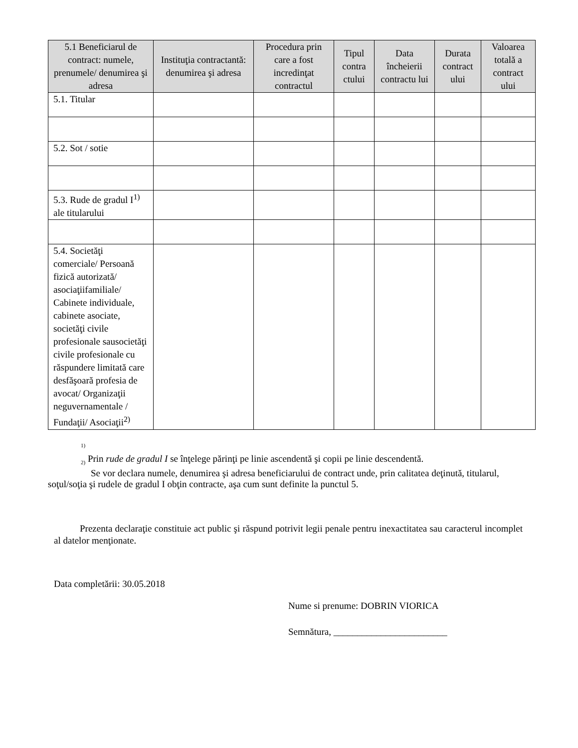| 5.1 Beneficiarul de contract: numele, prenumele/ denumirea şi adresa | Instituţia contractantă: denumirea şi adresa | Procedura prin care a fost incredinţat contractul | Tipul contra ctului | Data încheierii contractu lui | Durata contract ului | Valoarea totală a contract ului |
| --- | --- | --- | --- | --- | --- | --- |
| 5.1. Titular | | | | | | |
| 5.2. Sot / sotie | | | | | | |
| 5.3. Rude de gradul I<sup>1)</sup> ale titularului | | | | | | |
| 5.4. Societăţi comerciale/ Persoană fizică autorizată/ asociaţiifamiliale/ Cabinete individuale, cabinete asociate, societăţi civile profesionale sausocietăţi civile profesionale cu răspundere limitată care desfăşoară profesia de avocat/ Organizaţii neguvernamentale / Fundaţii/ Asociaţii<sup>2)</sup> | | | | | | |
<sup>1)</sup>
<sub>2)</sub> Prin rude de gradul I se înţelege părinţi pe linie ascendentă şi copii pe linie descendentă.
Se vor declara numele, denumirea şi adresa beneficiarului de contract unde, prin calitatea deţinută, titularul, soţul/soţia şi rudele de gradul I obţin contracte, aşa cum sunt definite la punctul 5.
Prezenta declaraţie constituie act public şi răspund potrivit legii penale pentru inexactitatea sau caracterul incomplet al datelor menţionate.
Data completării: 30.05.2018
Nume si prenume: DOBRIN VIORICA
Semnătura, ________________________